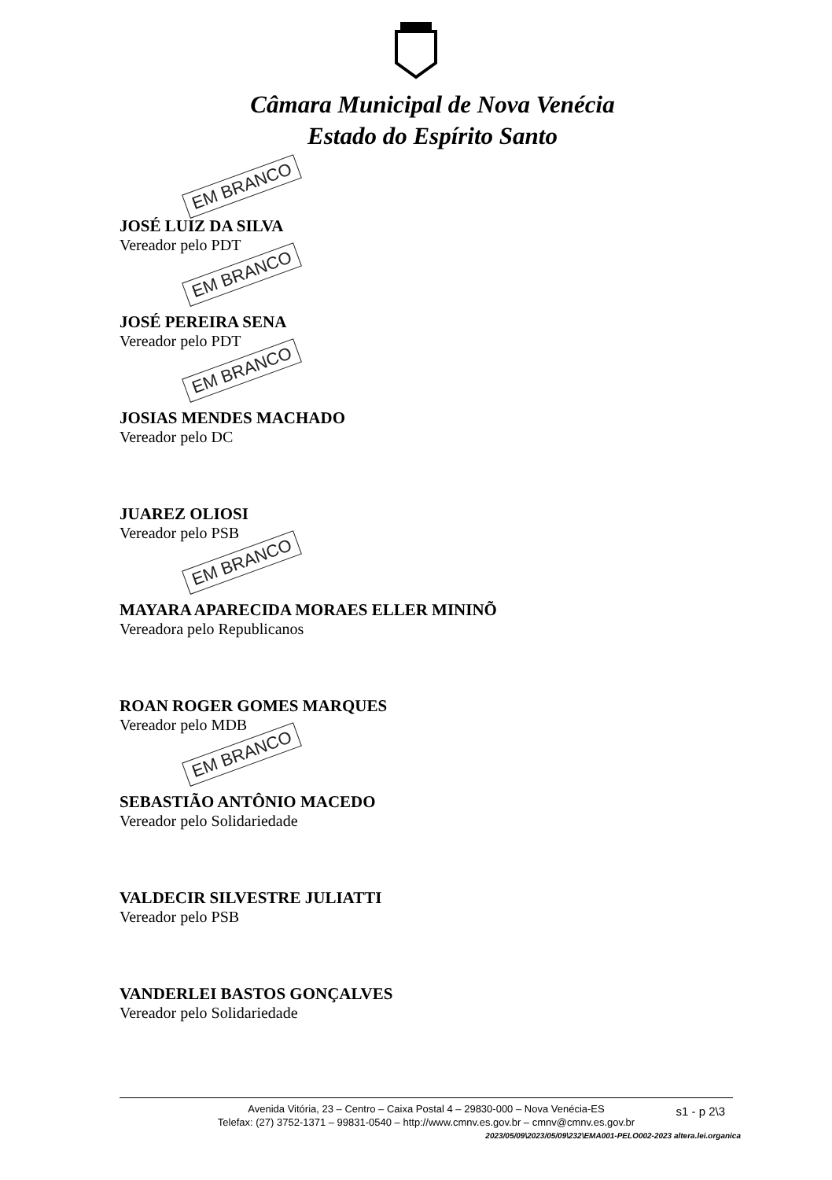Câmara Municipal de Nova Venécia
Estado do Espírito Santo
EM BRANCO
JOSÉ LUIZ DA SILVA
Vereador pelo PDT
EM BRANCO
JOSÉ PEREIRA SENA
Vereador pelo PDT
EM BRANCO
JOSIAS MENDES MACHADO
Vereador pelo DC
JUAREZ OLIOSI
Vereador pelo PSB
EM BRANCO
MAYARA APARECIDA MORAES ELLER MININÕ
Vereadora pelo Republicanos
ROAN ROGER GOMES MARQUES
Vereador pelo MDB
EM BRANCO
SEBASTIÃO ANTÔNIO MACEDO
Vereador pelo Solidariedade
VALDECIR SILVESTRE JULIATTI
Vereador pelo PSB
VANDERLEI BASTOS GONÇALVES
Vereador pelo Solidariedade
Avenida Vitória, 23 – Centro – Caixa Postal 4 – 29830-000 – Nova Venécia-ES
Telefax: (27) 3752-1371 – 99831-0540 – http://www.cmnv.es.gov.br – cmnv@cmnv.es.gov.br
s1 - p 2\3
2023/05/09\2023/05/09\232\EMA001-PELO002-2023 altera.lei.organica